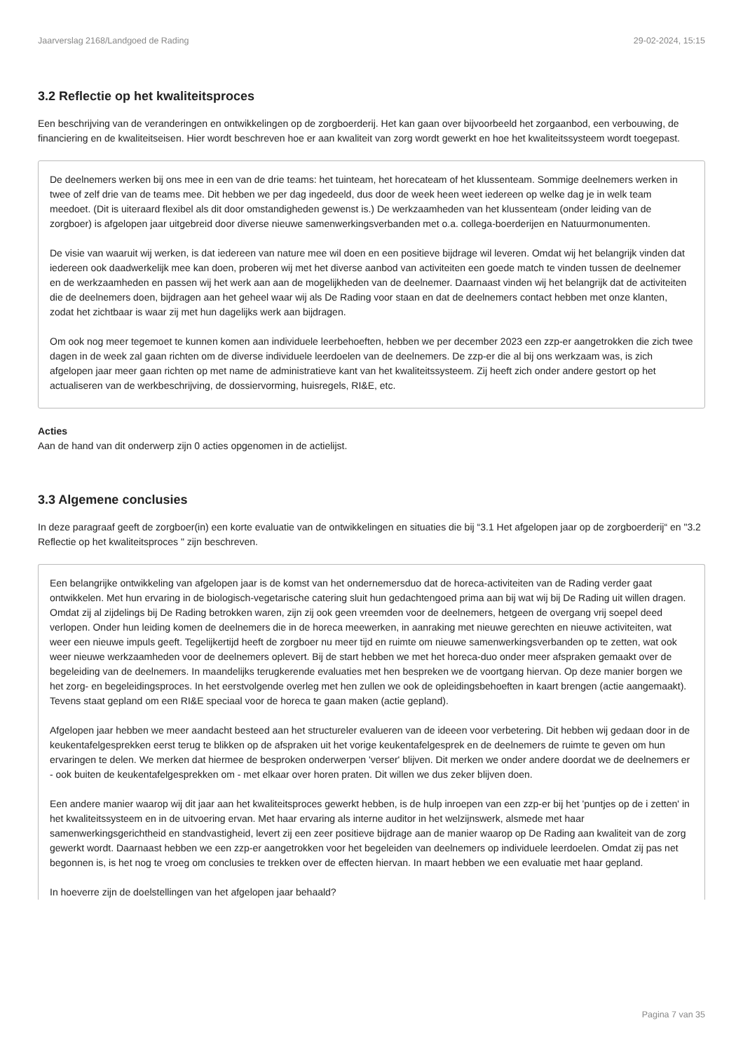Jaarverslag 2168/Landgoed de Rading 29-02-2024, 15:15
3.2 Reflectie op het kwaliteitsproces
Een beschrijving van de veranderingen en ontwikkelingen op de zorgboerderij. Het kan gaan over bijvoorbeeld het zorgaanbod, een verbouwing, de financiering en de kwaliteitseisen. Hier wordt beschreven hoe er aan kwaliteit van zorg wordt gewerkt en hoe het kwaliteitssysteem wordt toegepast.
De deelnemers werken bij ons mee in een van de drie teams: het tuinteam, het horecateam of het klussenteam. Sommige deelnemers werken in twee of zelf drie van de teams mee. Dit hebben we per dag ingedeeld, dus door de week heen weet iedereen op welke dag je in welk team meedoet. (Dit is uiteraard flexibel als dit door omstandigheden gewenst is.) De werkzaamheden van het klussenteam (onder leiding van de zorgboer) is afgelopen jaar uitgebreid door diverse nieuwe samenwerkingsverbanden met o.a. collega-boerderijen en Natuurmonumenten.
De visie van waaruit wij werken, is dat iedereen van nature mee wil doen en een positieve bijdrage wil leveren. Omdat wij het belangrijk vinden dat iedereen ook daadwerkelijk mee kan doen, proberen wij met het diverse aanbod van activiteiten een goede match te vinden tussen de deelnemer en de werkzaamheden en passen wij het werk aan aan de mogelijkheden van de deelnemer. Daarnaast vinden wij het belangrijk dat de activiteiten die de deelnemers doen, bijdragen aan het geheel waar wij als De Rading voor staan en dat de deelnemers contact hebben met onze klanten, zodat het zichtbaar is waar zij met hun dagelijks werk aan bijdragen.
Om ook nog meer tegemoet te kunnen komen aan individuele leerbehoeften, hebben we per december 2023 een zzp-er aangetrokken die zich twee dagen in de week zal gaan richten om de diverse individuele leerdoelen van de deelnemers. De zzp-er die al bij ons werkzaam was, is zich afgelopen jaar meer gaan richten op met name de administratieve kant van het kwaliteitssysteem. Zij heeft zich onder andere gestort op het actualiseren van de werkbeschrijving, de dossiervorming, huisregels, RI&E, etc.
Acties
Aan de hand van dit onderwerp zijn 0 acties opgenomen in de actielijst.
3.3 Algemene conclusies
In deze paragraaf geeft de zorgboer(in) een korte evaluatie van de ontwikkelingen en situaties die bij “3.1 Het afgelopen jaar op de zorgboerderij“ en "3.2 Reflectie op het kwaliteitsproces " zijn beschreven.
Een belangrijke ontwikkeling van afgelopen jaar is de komst van het ondernemersduo dat de horeca-activiteiten van de Rading verder gaat ontwikkelen. Met hun ervaring in de biologisch-vegetarische catering sluit hun gedachtengoed prima aan bij wat wij bij De Rading uit willen dragen. Omdat zij al zijdelings bij De Rading betrokken waren, zijn zij ook geen vreemden voor de deelnemers, hetgeen de overgang vrij soepel deed verlopen. Onder hun leiding komen de deelnemers die in de horeca meewerken, in aanraking met nieuwe gerechten en nieuwe activiteiten, wat weer een nieuwe impuls geeft. Tegelijkertijd heeft de zorgboer nu meer tijd en ruimte om nieuwe samenwerkingsverbanden op te zetten, wat ook weer nieuwe werkzaamheden voor de deelnemers oplevert. Bij de start hebben we met het horeca-duo onder meer afspraken gemaakt over de begeleiding van de deelnemers. In maandelijks terugkerende evaluaties met hen bespreken we de voortgang hiervan. Op deze manier borgen we het zorg- en begeleidingsproces. In het eerstvolgende overleg met hen zullen we ook de opleidingsbehoeften in kaart brengen (actie aangemaakt). Tevens staat gepland om een RI&E speciaal voor de horeca te gaan maken (actie gepland).
Afgelopen jaar hebben we meer aandacht besteed aan het structureler evalueren van de ideeen voor verbetering. Dit hebben wij gedaan door in de keukentafelgesprekken eerst terug te blikken op de afspraken uit het vorige keukentafelgesprek en de deelnemers de ruimte te geven om hun ervaringen te delen. We merken dat hiermee de besproken onderwerpen 'verser' blijven. Dit merken we onder andere doordat we de deelnemers er - ook buiten de keukentafelgesprekken om - met elkaar over horen praten. Dit willen we dus zeker blijven doen.
Een andere manier waarop wij dit jaar aan het kwaliteitsproces gewerkt hebben, is de hulp inroepen van een zzp-er bij het 'puntjes op de i zetten' in het kwaliteitssysteem en in de uitvoering ervan. Met haar ervaring als interne auditor in het welzijnswerk, alsmede met haar samenwerkingsgerichtheid en standvastigheid, levert zij een zeer positieve bijdrage aan de manier waarop op De Rading aan kwaliteit van de zorg gewerkt wordt. Daarnaast hebben we een zzp-er aangetrokken voor het begeleiden van deelnemers op individuele leerdoelen. Omdat zij pas net begonnen is, is het nog te vroeg om conclusies te trekken over de effecten hiervan. In maart hebben we een evaluatie met haar gepland.
In hoeverre zijn de doelstellingen van het afgelopen jaar behaald?
Pagina 7 van 35